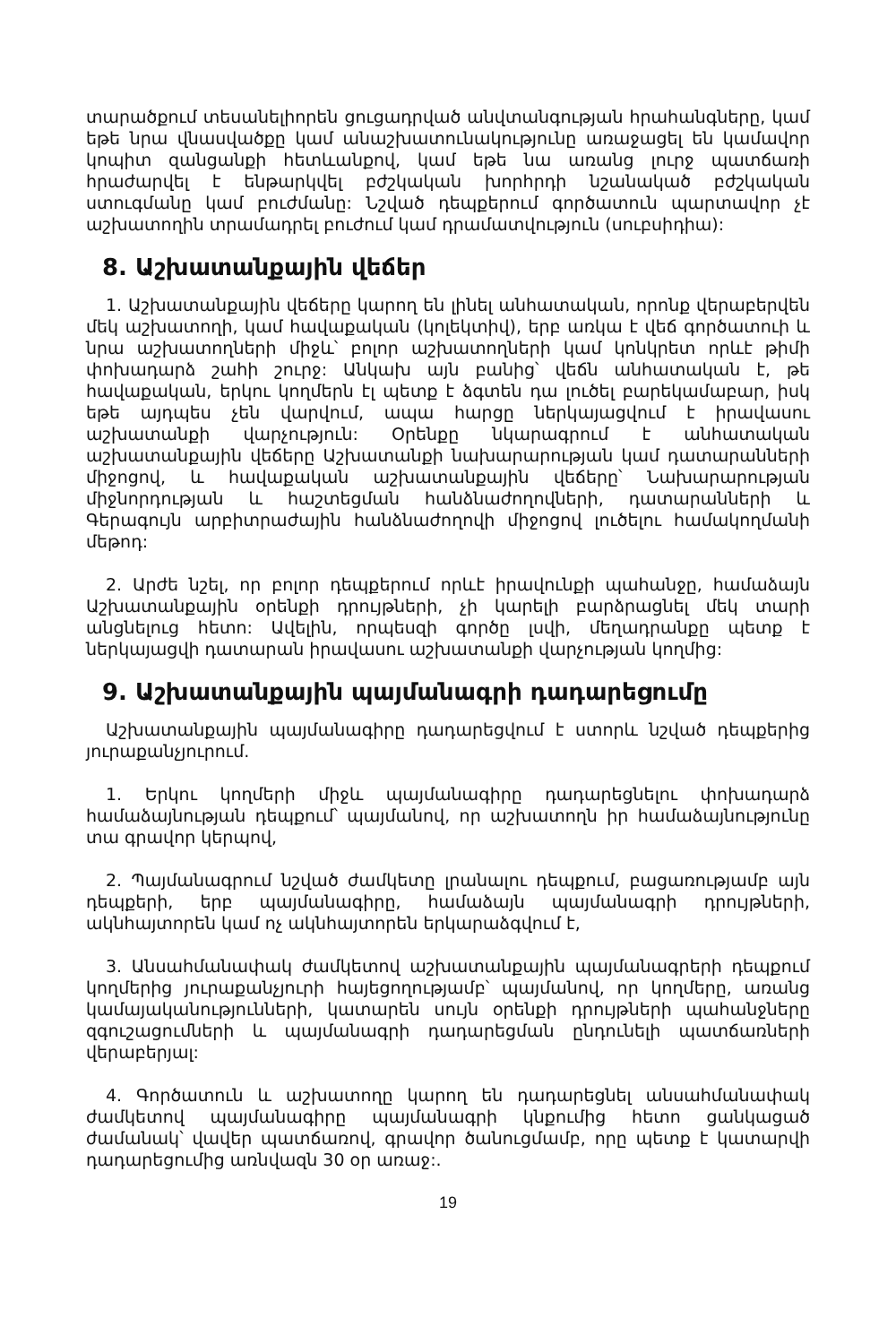տարածքում տեսանելիորեն ցուցադրված անվտանգության հրահանգները, կամ եթե նրա վնասվածքը կամ անաշխատունակությունը առաջացել են կամավոր կոպիտ զանցանքի հետևանքով, կամ եթե նա առանց լուրջ պատճառի հրաժարվել է ենթարկվել բժշկական խորհրդի նշանակած բժշկական ստուգմանը կամ բուժմանը: Նշված դեպքերում գործատուն պարտավոր չէ աշխատողին տրամադրել բուժում կամ դրամատվություն (սուբսիդիա):
8. Աշխատանքային վեճեր
1. Աշխատանքային վեճերը կարող են լինել անհատական, որոնք վերաբերվեն մեկ աշխատողի, կամ հավաքական (կոլեկտիվ), երբ առկա է վեճ գործատուի և նրա աշխատողների միջև՝ բոլոր աշխատողների կամ կոնկրետ որևէ թիմի փոխադարձ շահի շուրջ: Անկախ այն բանից՝ վեճն անհատական է, թե հավաքական, երկու կողմերն էլ պետք է ձգտեն դա լուծել բարեկամաբար, իսկ եթե այդպես չեն վարվում, ապա հարցը ներկայացվում է իրավասու աշխատանքի վարչություն: Օրենքը նկարագրում է անհատական աշխատանքային վեճերը Աշխատանքի նախարարության կամ դատարանների միջոցով, և հավաքական աշխատանքային վեճերը՝ Նախարարության միջնորդության և հաշտեցման հանձնաժողովների, դատարանների և Գերագույն արբիտրաժային հանձնաժողովի միջոցով լուծելու համակողմանի մեթոդ:
2. Արժե նշել, որ բոլոր դեպքերում որևէ իրավունքի պահանջը, համաձայն Աշխատանքային օրենքի դրույթների, չի կարելի բարձրացնել մեկ տարի անցնելուց հետո: Ավելին, որպեսզի գործը լսվի, մեղադրանքը պետք է ներկայացվի դատարան իրավասու աշխատանքի վարչության կողմից:
9. Աշխատանքային պայմանագրի դադարեցումը
Աշխատանքային պայմանագիրը դադարեցվում է ստորև նշված դեպքերից յուրաքանչյուրում.
1. Երկու կողմերի միջև պայմանագիրը դադարեցնելու փոխադարձ համաձայնության դեպքում՝ պայմանով, որ աշխատողն իր համաձայնությունը տա գրավոր կերպով,
2. Պայմանագրում նշված ժամկետը լրանալու դեպքում, բացառությամբ այն դեպքերի, երբ պայմանագիրը, համաձայն պայմանագրի դրույթների, ակնհայտորեն կամ ոչ ակնհայտորեն երկարաձգվում է,
3. Անսահմանափակ ժամկետով աշխատանքային պայմանագրերի դեպքում կողմերից յուրաքանչյուրի հայեցողությամբ՝ պայմանով, որ կողմերը, առանց կամայականությունների, կատարեն սույն օրենքի դրույթների պահանջները զգուշացումների և պայմանագրի դադարեցման ընդունելի պատճառների վերաբերյալ:
4. Գործատուն և աշխատողը կարող են դադարեցնել անսահմանափակ ժամկետով պայմանագիրը պայմանագրի կնքումից հետո ցանկացած ժամանակ՝ վավեր պատճառով, գրավոր ծանուցմամբ, որը պետք է կատարվի դադարեցումից առնվազն 30 օր առաջ:.
19